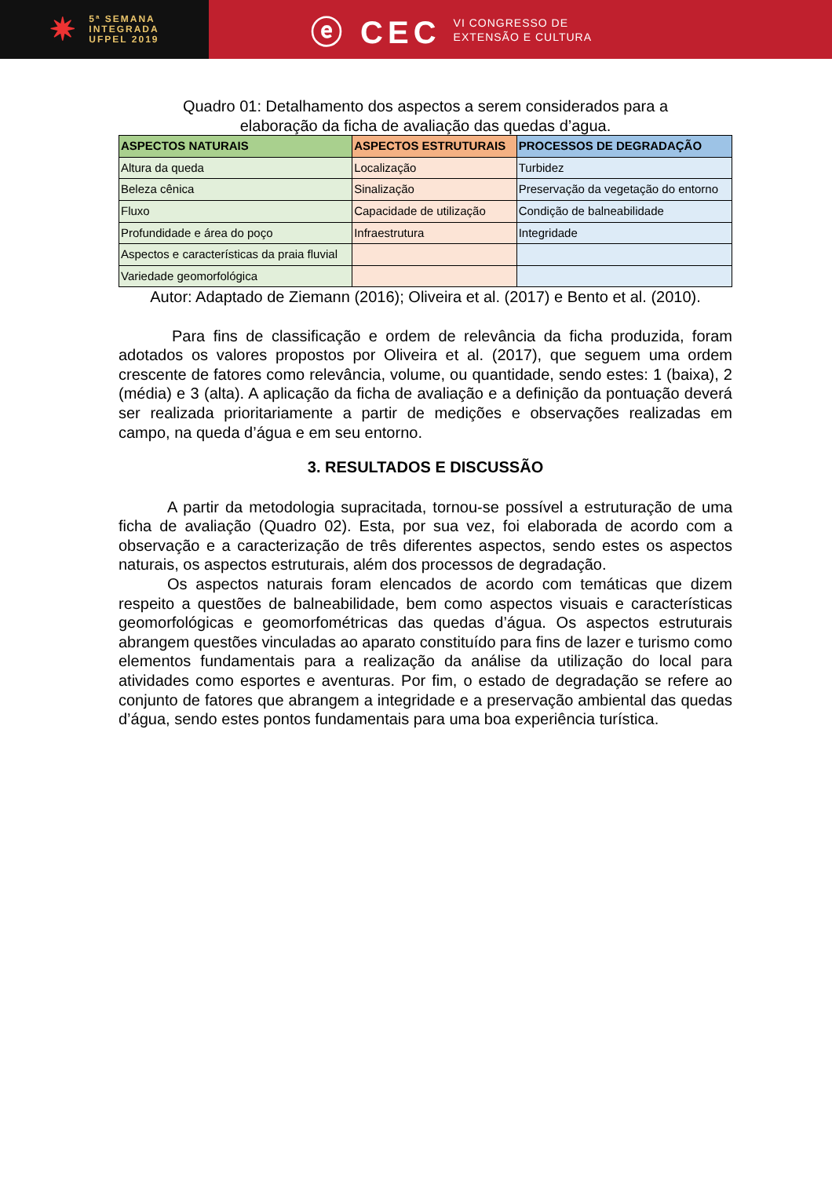✷
5ª SEMANA
INTEGRADA
UFPEL 2019
ⓔ CEC
VI CONGRESSO DE
EXTENSÃO E CULTURA
Quadro 01: Detalhamento dos aspectos a serem considerados para a
elaboração da ficha de avaliação das quedas d’agua.
| ASPECTOS NATURAIS | ASPECTOS ESTRUTURAIS | PROCESSOS DE DEGRADAÇÃO |
| --- | --- | --- |
| Altura da queda | Localização | Turbidez |
| Beleza cênica | Sinalização | Preservação da vegetação do entorno |
| Fluxo | Capacidade de utilização | Condição de balneabilidade |
| Profundidade e área do poço | Infraestrutura | Integridade |
| Aspectos e características da praia fluvial | | |
| Variedade geomorfológica | | |
Autor: Adaptado de Ziemann (2016); Oliveira et al. (2017) e Bento et al. (2010).
Para fins de classificação e ordem de relevância da ficha produzida, foram adotados os valores propostos por Oliveira et al. (2017), que seguem uma ordem crescente de fatores como relevância, volume, ou quantidade, sendo estes: 1 (baixa), 2 (média) e 3 (alta). A aplicação da ficha de avaliação e a definição da pontuação deverá ser realizada prioritariamente a partir de medições e observações realizadas em campo, na queda d’água e em seu entorno.
3. RESULTADOS E DISCUSSÃO
A partir da metodologia supracitada, tornou-se possível a estruturação de uma ficha de avaliação (Quadro 02). Esta, por sua vez, foi elaborada de acordo com a observação e a caracterização de três diferentes aspectos, sendo estes os aspectos naturais, os aspectos estruturais, além dos processos de degradação.
Os aspectos naturais foram elencados de acordo com temáticas que dizem respeito a questões de balneabilidade, bem como aspectos visuais e características geomorfológicas e geomorfométricas das quedas d’água. Os aspectos estruturais abrangem questões vinculadas ao aparato constituído para fins de lazer e turismo como elementos fundamentais para a realização da análise da utilização do local para atividades como esportes e aventuras. Por fim, o estado de degradação se refere ao conjunto de fatores que abrangem a integridade e a preservação ambiental das quedas d’água, sendo estes pontos fundamentais para uma boa experiência turística.